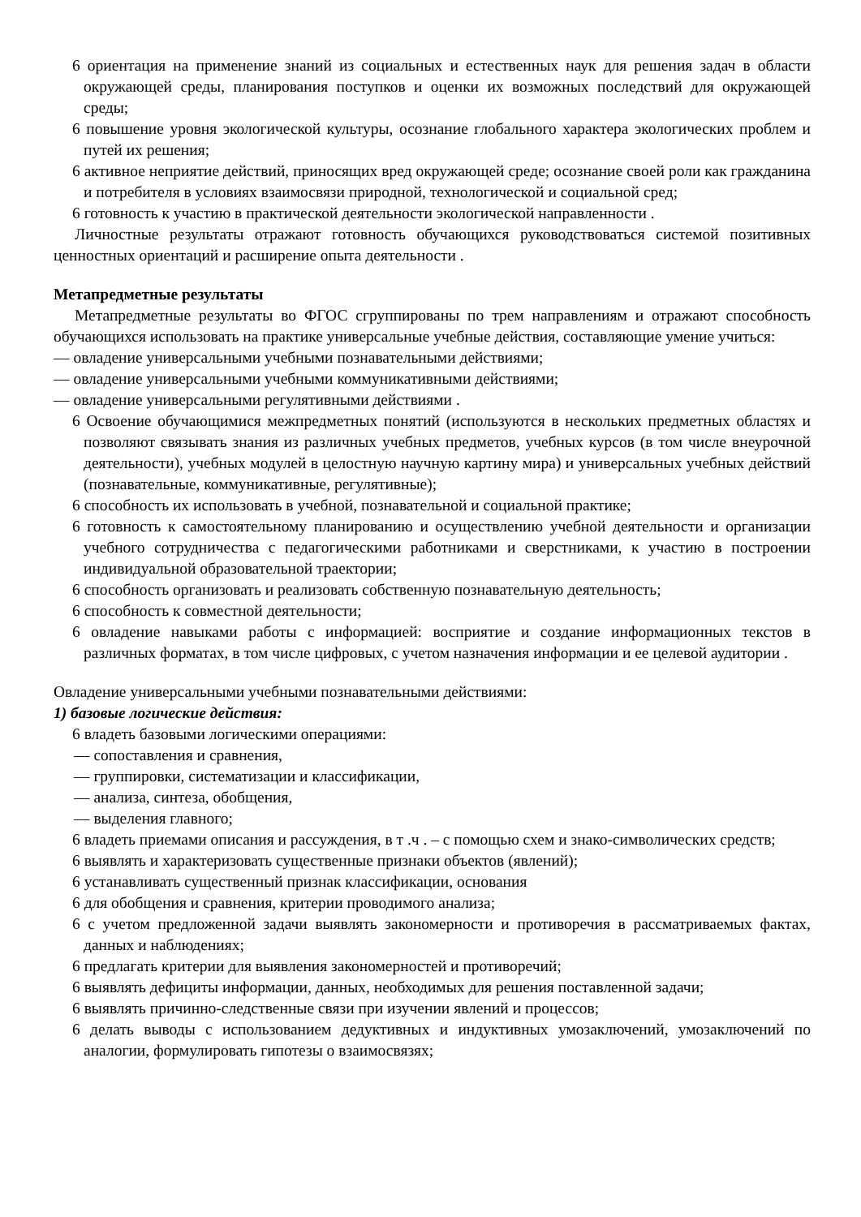6 ориентация на применение знаний из социальных и естественных наук для решения задач в области окружающей среды, планирования поступков и оценки их возможных последствий для окружающей среды;
6 повышение уровня экологической культуры, осознание глобального характера экологических проблем и путей их решения;
6 активное неприятие действий, приносящих вред окружающей среде; осознание своей роли как гражданина и потребителя в условиях взаимосвязи природной, технологической и социальной сред;
6 готовность к участию в практической деятельности экологической направленности .
Личностные результаты отражают готовность обучающихся руководствоваться системой позитивных ценностных ориентаций и расширение опыта деятельности .
Метапредметные результаты
Метапредметные результаты во ФГОС сгруппированы по трем направлениям и отражают способность обучающихся использовать на практике универсальные учебные действия, составляющие умение учиться:
— овладение универсальными учебными познавательными действиями;
— овладение универсальными учебными коммуникативными действиями;
— овладение универсальными регулятивными действиями .
6 Освоение обучающимися межпредметных понятий (используются в нескольких предметных областях и позволяют связывать знания из различных учебных предметов, учебных курсов (в том числе внеурочной деятельности), учебных модулей в целостную научную картину мира) и универсальных учебных действий (познавательные, коммуникативные, регулятивные);
6 способность их использовать в учебной, познавательной и социальной практике;
6 готовность к самостоятельному планированию и осуществлению учебной деятельности и организации учебного сотрудничества с педагогическими работниками и сверстниками, к участию в построении индивидуальной образовательной траектории;
6 способность организовать и реализовать собственную познавательную деятельность;
6 способность к совместной деятельности;
6 овладение навыками работы с информацией: восприятие и создание информационных текстов в различных форматах, в том числе цифровых, с учетом назначения информации и ее целевой аудитории .
Овладение универсальными учебными познавательными действиями:
1) базовые логические действия:
6 владеть базовыми логическими операциями:
— сопоставления и сравнения,
— группировки, систематизации и классификации,
— анализа, синтеза, обобщения,
— выделения главного;
6 владеть приемами описания и рассуждения, в т .ч . – с помощью схем и знако-символических средств;
6 выявлять и характеризовать существенные признаки объектов (явлений);
6 устанавливать существенный признак классификации, основания
6 для обобщения и сравнения, критерии проводимого анализа;
6 с учетом предложенной задачи выявлять закономерности и противоречия в рассматриваемых фактах, данных и наблюдениях;
6 предлагать критерии для выявления закономерностей и противоречий;
6 выявлять дефициты информации, данных, необходимых для решения поставленной задачи;
6 выявлять причинно-следственные связи при изучении явлений и процессов;
6 делать выводы с использованием дедуктивных и индуктивных умозаключений, умозаключений по аналогии, формулировать гипотезы о взаимосвязях;